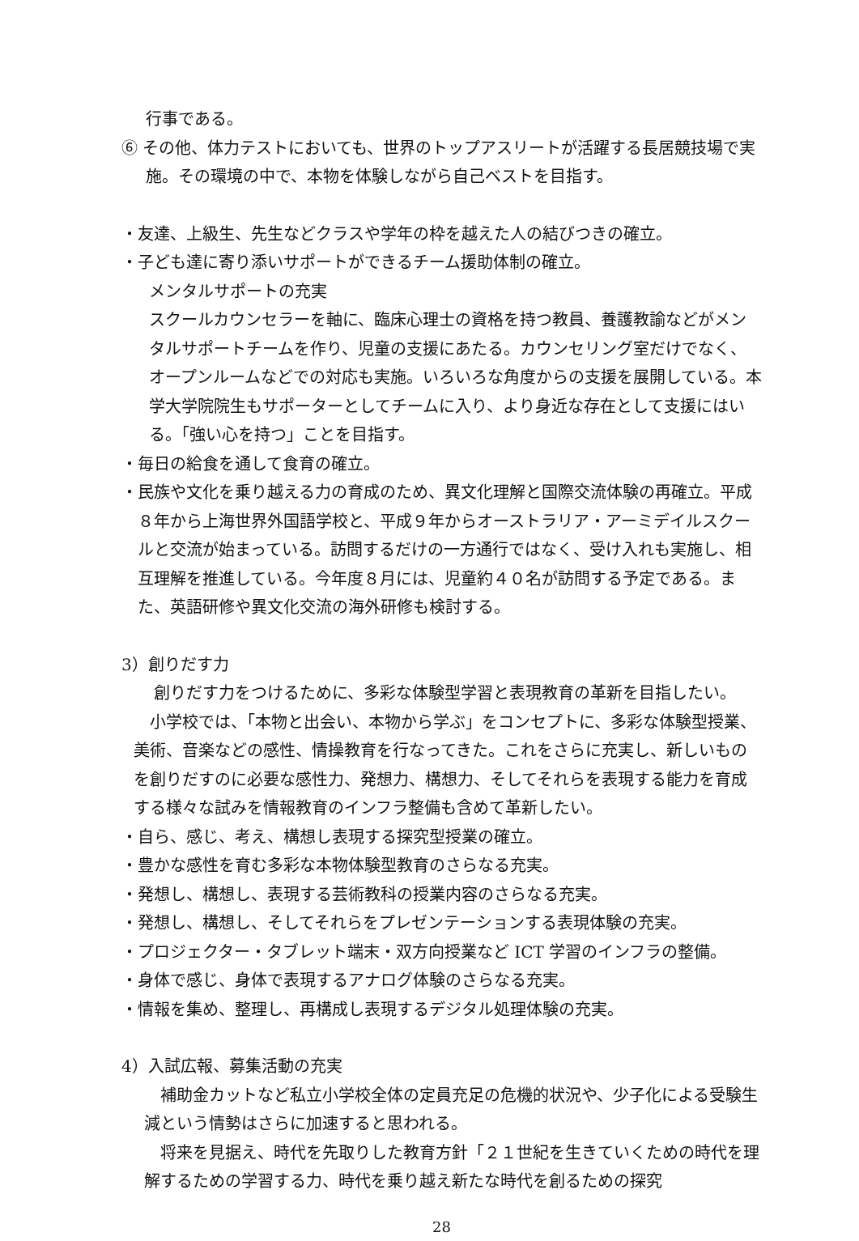行事である。
⑥ その他、体力テストにおいても、世界のトップアスリートが活躍する長居競技場で実施。その環境の中で、本物を体験しながら自己ベストを目指す。
・友達、上級生、先生などクラスや学年の枠を越えた人の結びつきの確立。
・子ども達に寄り添いサポートができるチーム援助体制の確立。
メンタルサポートの充実
スクールカウンセラーを軸に、臨床心理士の資格を持つ教員、養護教諭などがメンタルサポートチームを作り、児童の支援にあたる。カウンセリング室だけでなく、オープンルームなどでの対応も実施。いろいろな角度からの支援を展開している。本学大学院院生もサポーターとしてチームに入り、より身近な存在として支援にはいる。「強い心を持つ」ことを目指す。
・毎日の給食を通して食育の確立。
・民族や文化を乗り越える力の育成のため、異文化理解と国際交流体験の再確立。平成８年から上海世界外国語学校と、平成９年からオーストラリア・アーミデイルスクールと交流が始まっている。訪問するだけの一方通行ではなく、受け入れも実施し、相互理解を推進している。今年度８月には、児童約４０名が訪問する予定である。また、英語研修や異文化交流の海外研修も検討する。
3）創りだす力
　創りだす力をつけるために、多彩な体験型学習と表現教育の革新を目指したい。
　小学校では、「本物と出会い、本物から学ぶ」をコンセプトに、多彩な体験型授業、美術、音楽などの感性、情操教育を行なってきた。これをさらに充実し、新しいものを創りだすのに必要な感性力、発想力、構想力、そしてそれらを表現する能力を育成する様々な試みを情報教育のインフラ整備も含めて革新したい。
・自ら、感じ、考え、構想し表現する探究型授業の確立。
・豊かな感性を育む多彩な本物体験型教育のさらなる充実。
・発想し、構想し、表現する芸術教科の授業内容のさらなる充実。
・発想し、構想し、そしてそれらをプレゼンテーションする表現体験の充実。
・プロジェクター・タブレット端末・双方向授業など ICT 学習のインフラの整備。
・身体で感じ、身体で表現するアナログ体験のさらなる充実。
・情報を集め、整理し、再構成し表現するデジタル処理体験の充実。
4）入試広報、募集活動の充実
　補助金カットなど私立小学校全体の定員充足の危機的状況や、少子化による受験生減という情勢はさらに加速すると思われる。
　将来を見据え、時代を先取りした教育方針「２１世紀を生きていくための時代を理解するための学習する力、時代を乗り越え新たな時代を創るための探究
28